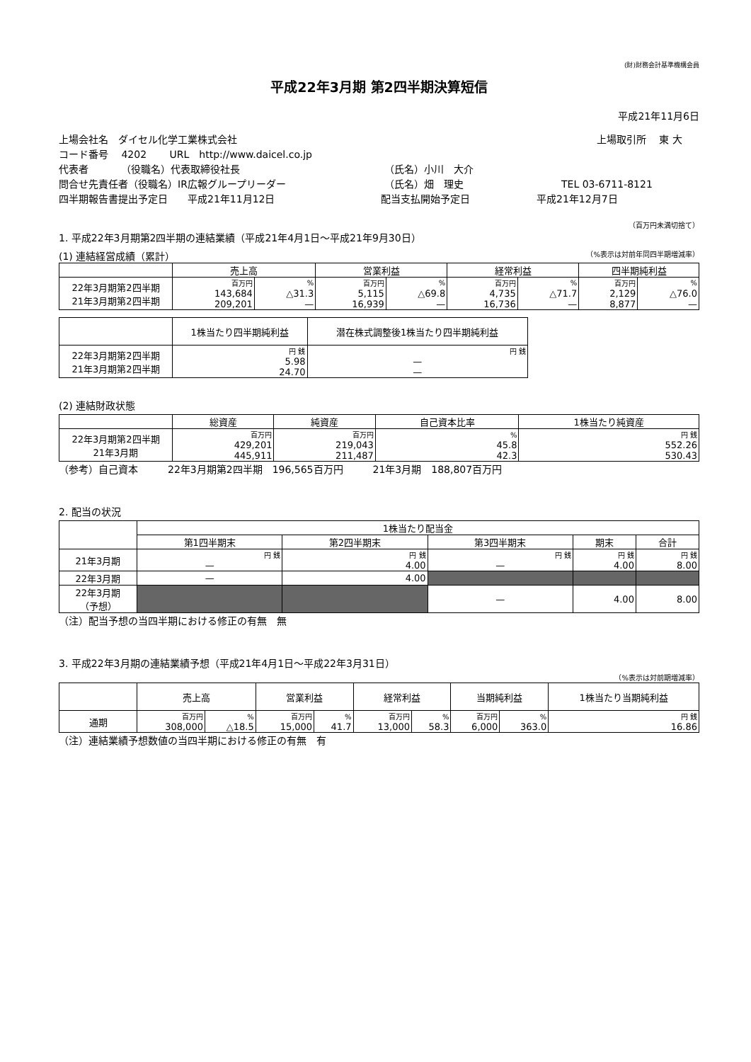(財)財務会計基準機構会員
平成22年3月期 第2四半期決算短信
平成21年11月6日
上場会社名　ダイセル化学工業株式会社 上場取引所　 東 大
コード番号　 4202　　 URL　http://www.daicel.co.jp
代表者　　　 （役職名）代表取締役社長 （氏名）小川　大介
問合せ先責任者（役職名）IR広報グループリーダー （氏名）畑　理史 TEL 03-6711-8121
四半期報告書提出予定日　　平成21年11月12日 配当支払開始予定日 平成21年12月7日
（百万円未満切捨て）
1. 平成22年3月期第2四半期の連結業績（平成21年4月1日～平成21年9月30日）
(1) 連結経営成績（累計） （%表示は対前年同四半期増減率）
| | 売上高 | | 営業利益 | | 経常利益 | | 四半期純利益 | |
| --- | --- | --- | --- | --- | --- | --- | --- | --- |
| 22年3月期第2四半期 21年3月期第2四半期 | 百万円 | % | 百万円 | % | 百万円 | % | 百万円 | % |
| | 143,684 209,201 | △31.3 — | 5,115 16,939 | △69.8 — | 4,735 16,736 | △71.7 — | 2,129 8,877 | △76.0 — |
| | 1株当たり四半期純利益 | 潜在株式調整後1株当たり四半期純利益 |
| --- | --- | --- |
| 22年3月期第2四半期 21年3月期第2四半期 | 円 銭 5.98 24.70 | 円 銭 — — |
(2) 連結財政状態
| | 総資産 | 純資産 | 自己資本比率 | 1株当たり純資産 |
| --- | --- | --- | --- | --- |
| 22年3月期第2四半期 21年3月期 | 百万円 429,201 445,911 | 百万円 219,043 211,487 | % 45.8 42.3 | 円 銭 552.26 530.43 |
（参考）自己資本　　　22年3月期第2四半期　196,565百万円　　　21年3月期　188,807百万円
2. 配当の状況
| | 1株当たり配当金 | | | | |
| --- | --- | --- | --- | --- | --- |
| | 第1四半期末 | 第2四半期末 | 第3四半期末 | 期末 | 合計 |
| 21年3月期 | 円 銭 — | 円 銭 4.00 | 円 銭 — | 円 銭 4.00 | 円 銭 8.00 |
| 22年3月期 | — | 4.00 | | | |
| 22年3月期 （予想） | | | — | 4.00 | 8.00 |
（注）配当予想の当四半期における修正の有無　無
3. 平成22年3月期の連結業績予想（平成21年4月1日～平成22年3月31日）
（%表示は対前期増減率）
| | 売上高 | | 営業利益 | | 経常利益 | | 当期純利益 | | 1株当たり当期純利益 |
| --- | --- | --- | --- | --- | --- | --- | --- | --- | --- |
| 通期 | 百万円 308,000 | % △18.5 | 百万円 15,000 | % 41.7 | 百万円 13,000 | % 58.3 | 百万円 6,000 | % 363.0 | 円 銭 16.86 |
（注）連結業績予想数値の当四半期における修正の有無　有